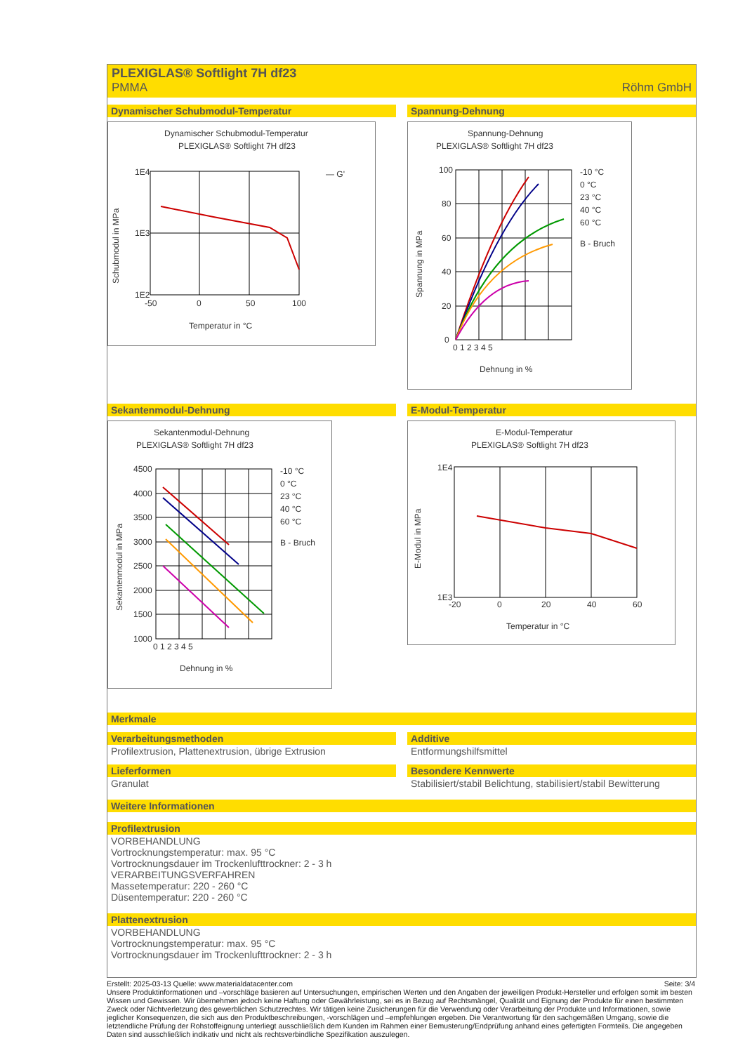PLEXIGLAS® Softlight 7H df23
PMMA Röhm GmbH
Dynamischer Schubmodul-Temperatur
Dynamischer Schubmodul-Temperatur
PLEXIGLAS® Softlight 7H df23
1E4
1E3
1E2
-50
0
50
100
— G'
Temperatur in °C
Schubmodul in MPa
Spannung-Dehnung
Spannung-Dehnung
PLEXIGLAS® Softlight 7H df23
100
80
60
40
20
0
0 1 2 3 4 5
-10 °C
0 °C
23 °C
40 °C
60 °C
B - Bruch
Dehnung in %
Spannung in MPa
Sekantenmodul-Dehnung
Sekantenmodul-Dehnung
PLEXIGLAS® Softlight 7H df23
4500
4000
3500
3000
2500
2000
1500
1000
0 1 2 3 4 5
-10 °C
0 °C
23 °C
40 °C
60 °C
B - Bruch
Dehnung in %
Sekantenmodul in MPa
E-Modul-Temperatur
E-Modul-Temperatur
PLEXIGLAS® Softlight 7H df23
1E4
1E3
-20
0
20
40
60
Temperatur in °C
E-Modul in MPa
Merkmale
Verarbeitungsmethoden
Profilextrusion, Plattenextrusion, übrige Extrusion
Additive
Entformungshilfsmittel
Lieferformen
Granulat
Besondere Kennwerte
Stabilisiert/stabil Belichtung, stabilisiert/stabil Bewitterung
Weitere Informationen
Profilextrusion
VORBEHANDLUNG
Vortrocknungstemperatur: max. 95 °C
Vortrocknungsdauer im Trockenlufttrockner: 2 - 3 h
VERARBEITUNGSVERFAHREN
Massetemperatur: 220 - 260 °C
Düsentemperatur: 220 - 260 °C
Plattenextrusion
VORBEHANDLUNG
Vortrocknungstemperatur: max. 95 °C
Vortrocknungsdauer im Trockenlufttrockner: 2 - 3 h
Erstellt: 2025-03-13 Quelle: www.materialdatacenter.com Seite: 3/4
Unsere Produktinformationen und –vorschläge basieren auf Untersuchungen, empirischen Werten und den Angaben der jeweiligen Produkt-Hersteller und erfolgen somit im besten Wissen und Gewissen. Wir übernehmen jedoch keine Haftung oder Gewährleistung, sei es in Bezug auf Rechtsmängel, Qualität und Eignung der Produkte für einen bestimmten Zweck oder Nichtverletzung des gewerblichen Schutzrechtes. Wir tätigen keine Zusicherungen für die Verwendung oder Verarbeitung der Produkte und Informationen, sowie jeglicher Konsequenzen, die sich aus den Produktbeschreibungen, -vorschlägen und –empfehlungen ergeben. Die Verantwortung für den sachgemäßen Umgang, sowie die letztendliche Prüfung der Rohstoffeignung unterliegt ausschließlich dem Kunden im Rahmen einer Bemusterung/Endprüfung anhand eines gefertigten Formteils. Die angegeben Daten sind ausschließlich indikativ und nicht als rechtsverbindliche Spezifikation auszulegen.